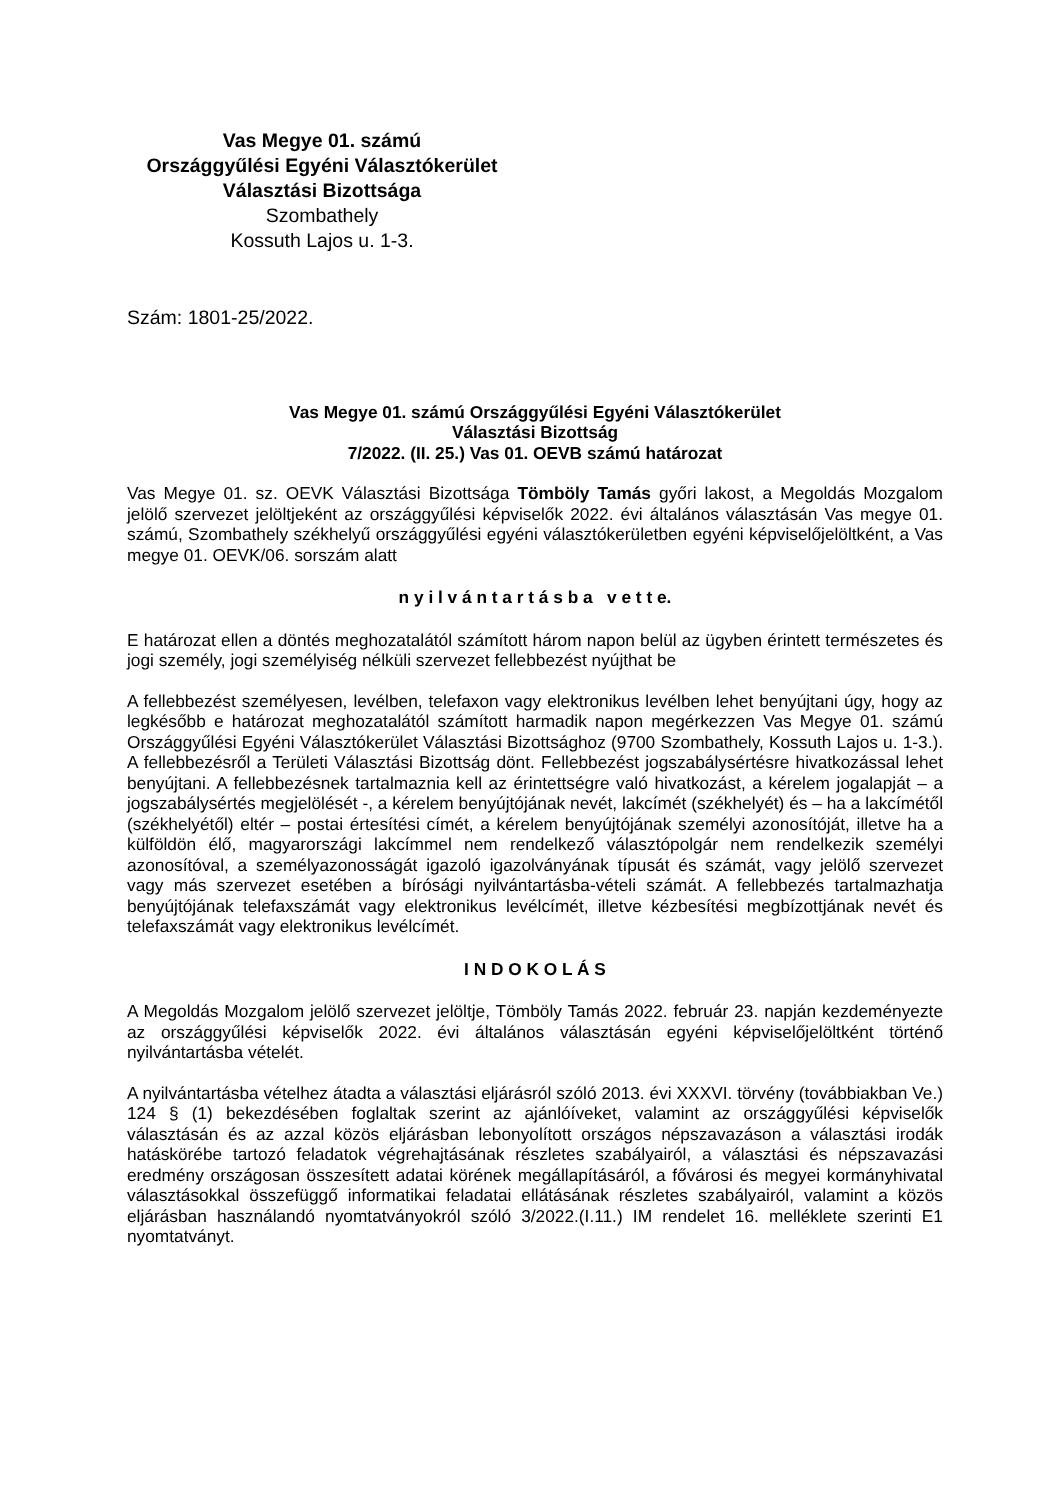Vas Megye 01. számú
Országgyűlési Egyéni Választókerület
Választási Bizottsága
Szombathely
Kossuth Lajos u. 1-3.
Szám: 1801-25/2022.
Vas Megye 01. számú Országgyűlési Egyéni Választókerület
Választási Bizottság
7/2022. (II. 25.) Vas 01. OEVB számú határozat
Vas Megye 01. sz. OEVK Választási Bizottsága Tömböly Tamás győri lakost, a Megoldás Mozgalom jelölő szervezet jelöltjeként az országgyűlési képviselők 2022. évi általános választásán Vas megye 01. számú, Szombathely székhelyű országgyűlési egyéni választókerületben egyéni képviselőjelöltként, a Vas megye 01. OEVK/06. sorszám alatt
n y i l v á n t a r t á s b a v e t t e.
E határozat ellen a döntés meghozatalától számított három napon belül az ügyben érintett természetes és jogi személy, jogi személyiség nélküli szervezet fellebbezést nyújthat be
A fellebbezést személyesen, levélben, telefaxon vagy elektronikus levélben lehet benyújtani úgy, hogy az legkésőbb e határozat meghozatalától számított harmadik napon megérkezzen Vas Megye 01. számú Országgyűlési Egyéni Választókerület Választási Bizottsághoz (9700 Szombathely, Kossuth Lajos u. 1-3.). A fellebbezésről a Területi Választási Bizottság dönt. Fellebbezést jogszabálysértésre hivatkozással lehet benyújtani. A fellebbezésnek tartalmaznia kell az érintettségre való hivatkozást, a kérelem jogalapját – a jogszabálysértés megjelölését -, a kérelem benyújtójának nevét, lakcímét (székhelyét) és – ha a lakcímétől (székhelyétől) eltér – postai értesítési címét, a kérelem benyújtójának személyi azonosítóját, illetve ha a külföldön élő, magyarországi lakcímmel nem rendelkező választópolgár nem rendelkezik személyi azonosítóval, a személyazonosságát igazoló igazolványának típusát és számát, vagy jelölő szervezet vagy más szervezet esetében a bírósági nyilvántartásba-vételi számát. A fellebbezés tartalmazhatja benyújtójának telefaxszámát vagy elektronikus levélcímét, illetve kézbesítési megbízottjának nevét és telefaxszámát vagy elektronikus levélcímét.
I N D O K O L Á S
A Megoldás Mozgalom jelölő szervezet jelöltje, Tömböly Tamás 2022. február 23. napján kezdeményezte az országgyűlési képviselők 2022. évi általános választásán egyéni képviselőjelöltként történő nyilvántartásba vételét.
A nyilvántartásba vételhez átadta a választási eljárásról szóló 2013. évi XXXVI. törvény (továbbiakban Ve.) 124 § (1) bekezdésében foglaltak szerint az ajánlóíveket, valamint az országgyűlési képviselők választásán és az azzal közös eljárásban lebonyolított országos népszavazáson a választási irodák hatáskörébe tartozó feladatok végrehajtásának részletes szabályairól, a választási és népszavazási eredmény országosan összesített adatai körének megállapításáról, a fővárosi és megyei kormányhivatal választásokkal összefüggő informatikai feladatai ellátásának részletes szabályairól, valamint a közös eljárásban használandó nyomtatványokról szóló 3/2022.(I.11.) IM rendelet 16. melléklete szerinti E1 nyomtatványt.